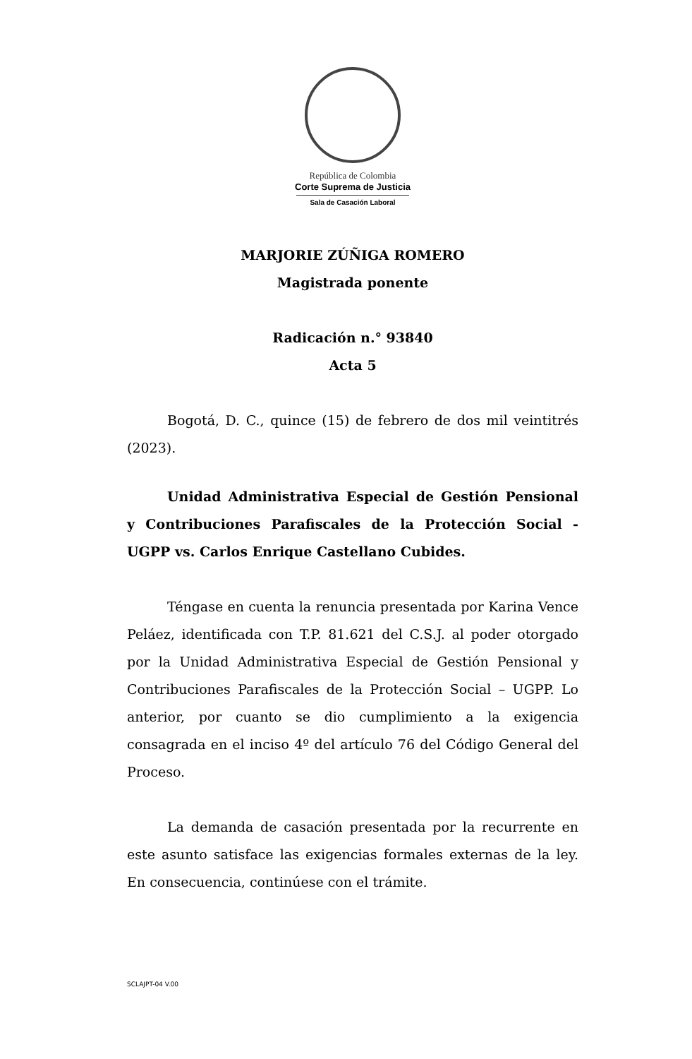República de Colombia
Corte Suprema de Justicia
Sala de Casación Laboral
MARJORIE ZÚÑIGA ROMERO
Magistrada ponente
Radicación n.° 93840
Acta 5
Bogotá, D. C., quince (15) de febrero de dos mil veintitrés (2023).
Unidad Administrativa Especial de Gestión Pensional y Contribuciones Parafiscales de la Protección Social -UGPP vs. Carlos Enrique Castellano Cubides.
Téngase en cuenta la renuncia presentada por Karina Vence Peláez, identificada con T.P. 81.621 del C.S.J. al poder otorgado por la Unidad Administrativa Especial de Gestión Pensional y Contribuciones Parafiscales de la Protección Social – UGPP. Lo anterior, por cuanto se dio cumplimiento a la exigencia consagrada en el inciso 4º del artículo 76 del Código General del Proceso.
La demanda de casación presentada por la recurrente en este asunto satisface las exigencias formales externas de la ley. En consecuencia, continúese con el trámite.
SCLAJPT-04 V.00